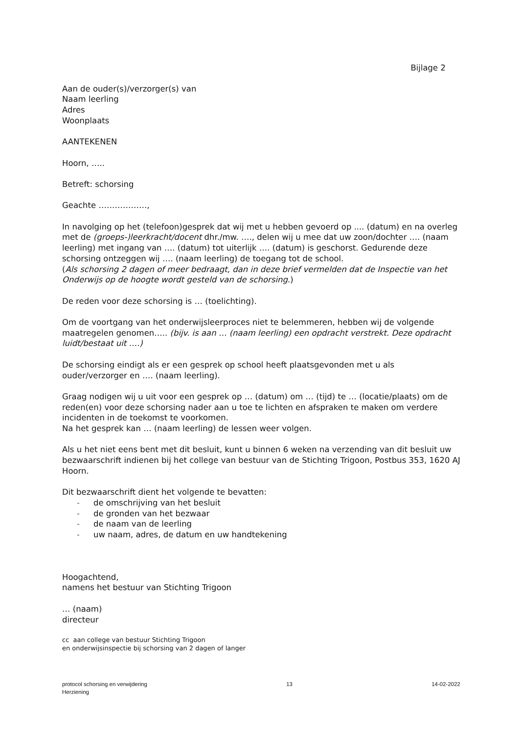Bijlage 2
Aan de ouder(s)/verzorger(s) van
Naam leerling
Adres
Woonplaats
AANTEKENEN
Hoorn, …..
Betreft: schorsing
Geachte ………………,
In navolging op het (telefoon)gesprek dat wij met u hebben gevoerd op .... (datum) en na overleg met de (groeps-)leerkracht/docent dhr./mw. …., delen wij u mee dat uw zoon/dochter …. (naam leerling) met ingang van …. (datum) tot uiterlijk …. (datum) is geschorst. Gedurende deze schorsing ontzeggen wij …. (naam leerling) de toegang tot de school.
(Als schorsing 2 dagen of meer bedraagt, dan in deze brief vermelden dat de Inspectie van het Onderwijs op de hoogte wordt gesteld van de schorsing.)
De reden voor deze schorsing is … (toelichting).
Om de voortgang van het onderwijsleerproces niet te belemmeren, hebben wij de volgende maatregelen genomen….. (bijv. is aan … (naam leerling) een opdracht verstrekt. Deze opdracht luidt/bestaat uit ….)
De schorsing eindigt als er een gesprek op school heeft plaatsgevonden met u als ouder/verzorger en …. (naam leerling).
Graag nodigen wij u uit voor een gesprek op … (datum) om … (tijd) te … (locatie/plaats) om de reden(en) voor deze schorsing nader aan u toe te lichten en afspraken te maken om verdere incidenten in de toekomst te voorkomen.
Na het gesprek kan … (naam leerling) de lessen weer volgen.
Als u het niet eens bent met dit besluit, kunt u binnen 6 weken na verzending van dit besluit uw bezwaarschrift indienen bij het college van bestuur van de Stichting Trigoon, Postbus 353, 1620 AJ Hoorn.
Dit bezwaarschrift dient het volgende te bevatten:
- de omschrijving van het besluit
- de gronden van het bezwaar
- de naam van de leerling
- uw naam, adres, de datum en uw handtekening
Hoogachtend,
namens het bestuur van Stichting Trigoon
… (naam)
directeur
cc aan college van bestuur Stichting Trigoon
en onderwijsinspectie bij schorsing van 2 dagen of langer
protocol schorsing en verwijdering 13 14-02-2022
Herziening